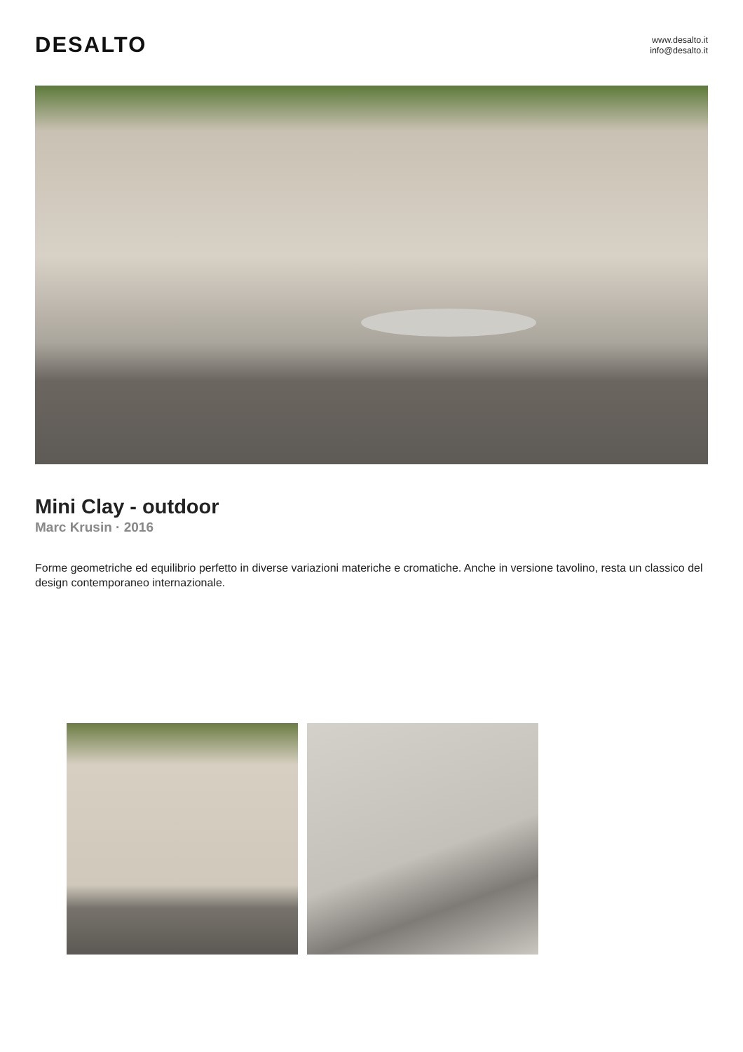DESALTO
www.desalto.it
info@desalto.it
Mini Clay - outdoor
Marc Krusin · 2016
Forme geometriche ed equilibrio perfetto in diverse variazioni materiche e cromatiche. Anche in versione tavolino, resta un classico del design contemporaneo internazionale.